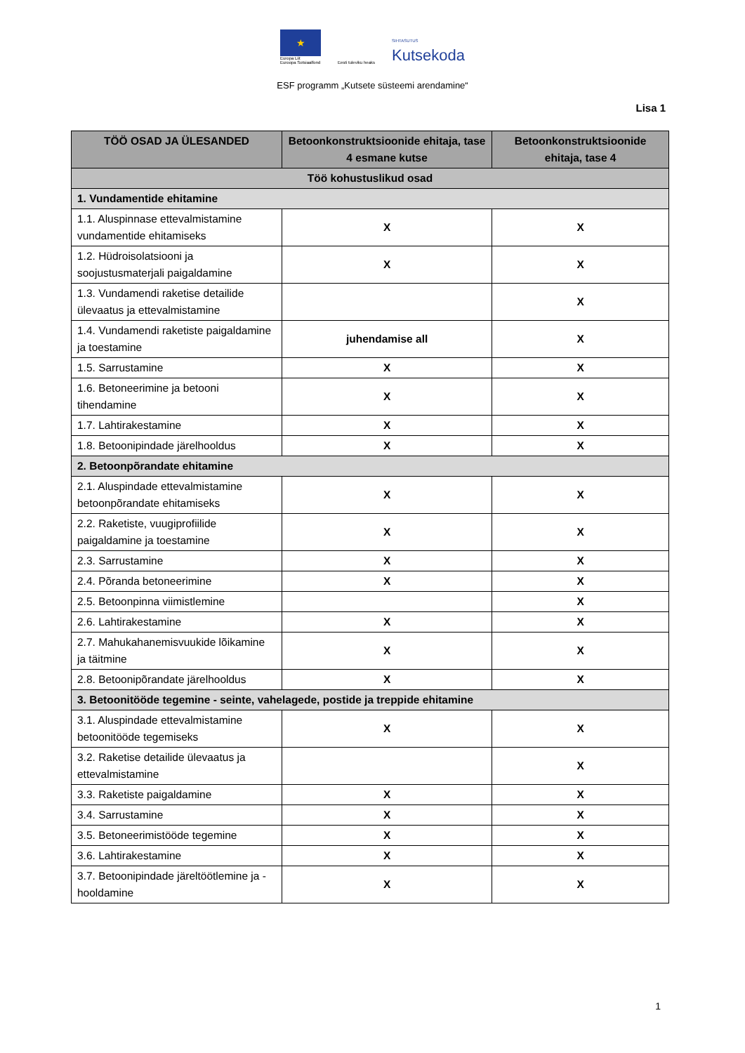★
Europa Liit
Euroopa Sotsiaalfond
Eesti tuleviku heaks
SIHTASUTUS
Kutsekoda
ESF programm „Kutsete süsteemi arendamine“
Lisa 1
| TÖÖ OSAD JA ÜLESANDED | Betoonkonstruktsioonide ehitaja, tase 4 esmane kutse | Betoonkonstruktsioonide ehitaja, tase 4 |
| --- | --- | --- |
| Töö kohustuslikud osad | | |
| 1. Vundamentide ehitamine | | |
| 1.1. Aluspinnase ettevalmistamine vundamentide ehitamiseks | X | X |
| 1.2. Hüdroisolatsiooni ja soojustusmaterjali paigaldamine | X | X |
| 1.3. Vundamendi raketise detailide ülevaatus ja ettevalmistamine | | X |
| 1.4. Vundamendi raketiste paigaldamine ja toestamine | juhendamise all | X |
| 1.5. Sarrustamine | X | X |
| 1.6. Betoneerimine ja betooni tihendamine | X | X |
| 1.7. Lahtirakestamine | X | X |
| 1.8. Betoonipindade järelhooldus | X | X |
| 2. Betoonpõrandate ehitamine | | |
| 2.1. Aluspindade ettevalmistamine betoonpõrandate ehitamiseks | X | X |
| 2.2. Raketiste, vuugiprofiilide paigaldamine ja toestamine | X | X |
| 2.3. Sarrustamine | X | X |
| 2.4. Põranda betoneerimine | X | X |
| 2.5. Betoonpinna viimistlemine | | X |
| 2.6. Lahtirakestamine | X | X |
| 2.7. Mahukahanemisvuukide lõikamine ja täitmine | X | X |
| 2.8. Betoonipõrandate järelhooldus | X | X |
| 3. Betoonitööde tegemine - seinte, vahelagede, postide ja treppide ehitamine | | |
| 3.1. Aluspindade ettevalmistamine betoonitööde tegemiseks | X | X |
| 3.2. Raketise detailide ülevaatus ja ettevalmistamine | | X |
| 3.3. Raketiste paigaldamine | X | X |
| 3.4. Sarrustamine | X | X |
| 3.5. Betoneerimistööde tegemine | X | X |
| 3.6. Lahtirakestamine | X | X |
| 3.7. Betoonipindade järeltöötlemine ja -hooldamine | X | X |
1